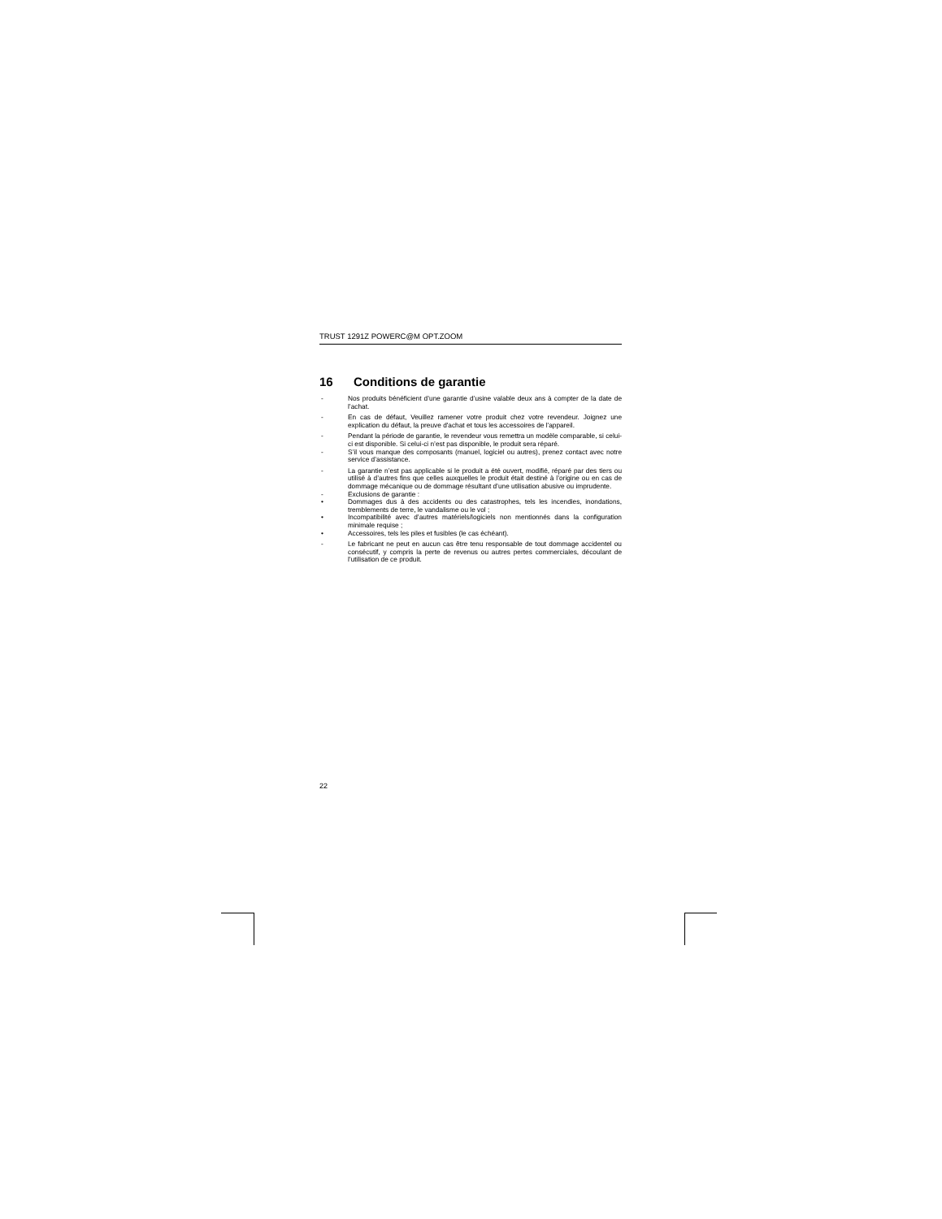TRUST 1291Z POWERC@M OPT.ZOOM
16 Conditions de garantie
- Nos produits bénéficient d’une garantie d’usine valable deux ans à compter de la date de l’achat.
- En cas de défaut, Veuillez ramener votre produit chez votre revendeur. Joignez une explication du défaut, la preuve d'achat et tous les accessoires de l'appareil.
- Pendant la période de garantie, le revendeur vous remettra un modèle comparable, si celui-ci est disponible. Si celui-ci n’est pas disponible, le produit sera réparé.
- S’il vous manque des composants (manuel, logiciel ou autres), prenez contact avec notre service d’assistance.
- La garantie n’est pas applicable si le produit a été ouvert, modifié, réparé par des tiers ou utilisé à d’autres fins que celles auxquelles le produit était destiné à l’origine ou en cas de dommage mécanique ou de dommage résultant d’une utilisation abusive ou imprudente.
- Exclusions de garantie :
• Dommages dus à des accidents ou des catastrophes, tels les incendies, inondations, tremblements de terre, le vandalisme ou le vol ;
• Incompatibilité avec d’autres matériels/logiciels non mentionnés dans la configuration minimale requise ;
• Accessoires, tels les piles et fusibles (le cas échéant).
- Le fabricant ne peut en aucun cas être tenu responsable de tout dommage accidentel ou consécutif, y compris la perte de revenus ou autres pertes commerciales, découlant de l’utilisation de ce produit.
22